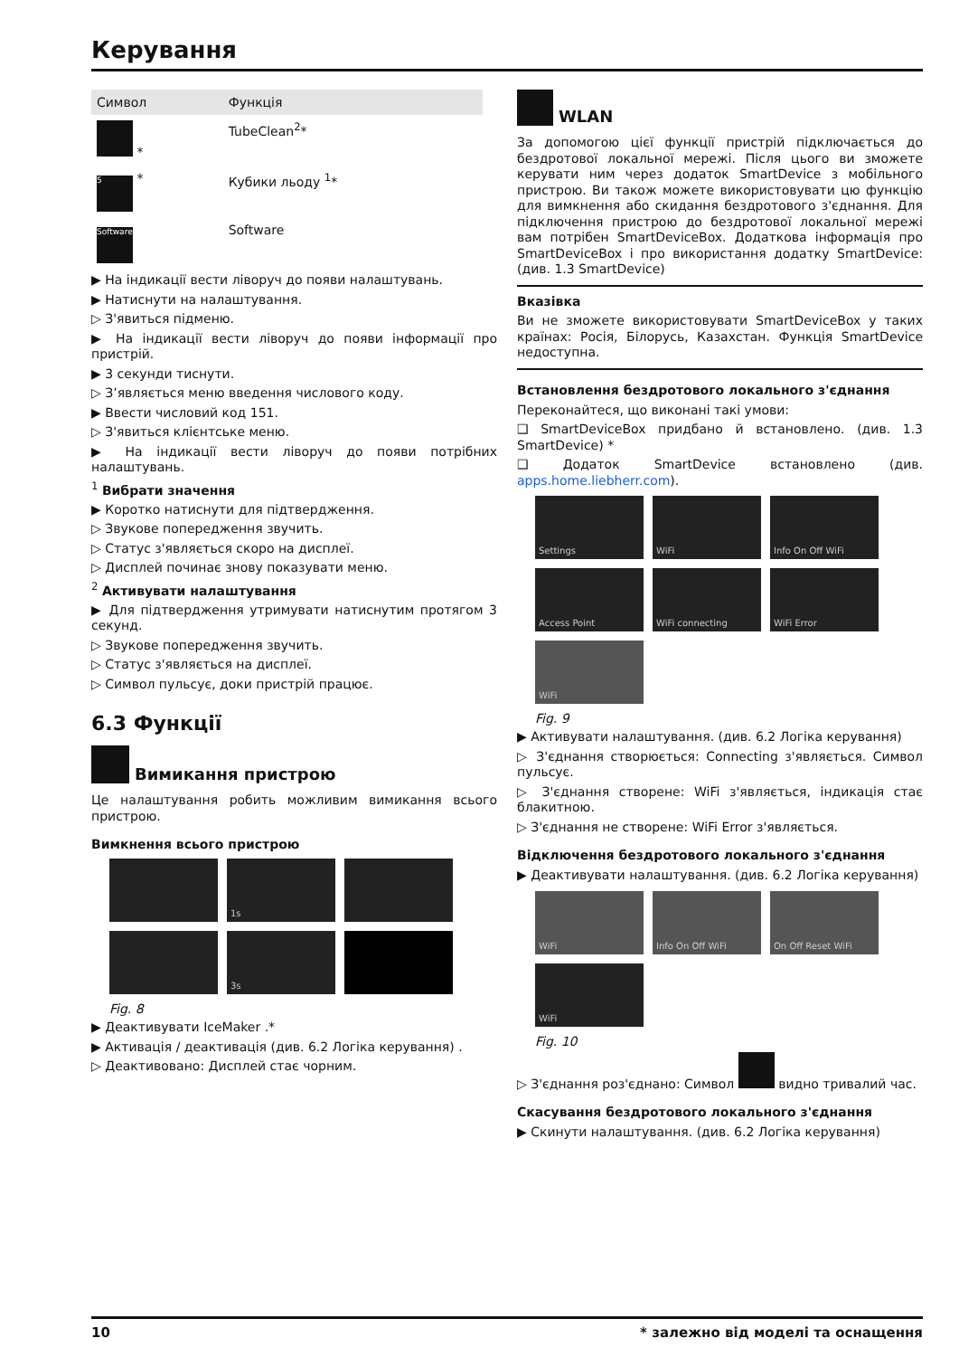Керування
| Символ | Функція |
| --- | --- |
| * | TubeClean<sup>2</sup>* |
| 5 * | Кубики льоду <sup>1</sup>* |
| Software | Software |
▶ На індикації вести ліворуч до появи налаштувань.
▶ Натиснути на налаштування.
▷ З'явиться підменю.
▶ На індикації вести ліворуч до появи інформації про пристрій.
▶ 3 секунди тиснути.
▷ З’являється меню введення числового коду.
▶ Ввести числовий код 151.
▷ З'явиться клієнтське меню.
▶ На індикації вести ліворуч до появи потрібних налаштувань.
<sup>1</sup> Вибрати значення
▶ Коротко натиснути для підтвердження.
▷ Звукове попередження звучить.
▷ Статус з'являється скоро на дисплеї.
▷ Дисплей починає знову показувати меню.
<sup>2</sup> Активувати налаштування
▶ Для підтвердження утримувати натиснутим протягом 3 секунд.
▷ Звукове попередження звучить.
▷ Статус з'являється на дисплеї.
▷ Символ пульсує, доки пристрій працює.
6.3 Функції
Вимикання пристрою
Це налаштування робить можливим вимикання всього пристрою.
Вимкнення всього пристрою
1s
3s
Fig. 8
▶ Деактивувати IceMaker .*
▶ Активація / деактивація (див. 6.2 Логіка керування) .
▷ Деактивовано: Дисплей стає чорним.
WLAN
За допомогою цієї функції пристрій підключається до бездротової локальної мережі. Після цього ви зможете керувати ним через додаток SmartDevice з мобільного пристрою. Ви також можете використовувати цю функцію для вимкнення або скидання бездротового з'єднання. Для підключення пристрою до бездротової локальної мережі вам потрібен SmartDeviceBox. Додаткова інформація про SmartDeviceBox і про використання додатку SmartDevice: (див. 1.3 SmartDevice)
Вказівка
Ви не зможете використовувати SmartDeviceBox у таких країнах: Росія, Білорусь, Казахстан. Функція SmartDevice недоступна.
Встановлення бездротового локального з'єднання
Переконайтеся, що виконані такі умови:
❑ SmartDeviceBox придбано й встановлено. (див. 1.3 SmartDevice) *
❑ Додаток SmartDevice встановлено (див. apps.home.liebherr.com).
Settings
WiFi
Info On Off WiFi
Access Point
WiFi connecting
WiFi Error
WiFi
Fig. 9
▶ Активувати налаштування. (див. 6.2 Логіка керування)
▷ З'єднання створюється: Connecting з'являється. Символ пульсує.
▷ З'єднання створене: WiFi з'являється, індикація стає блакитною.
▷ З'єднання не створене: WiFi Error з'являється.
Відключення бездротового локального з'єднання
▶ Деактивувати налаштування. (див. 6.2 Логіка керування)
WiFi
Info On Off WiFi
On Off Reset WiFi
WiFi
Fig. 10
▷ З'єднання роз'єднано: Символ видно тривалий час.
Скасування бездротового локального з'єднання
▶ Скинути налаштування. (див. 6.2 Логіка керування)
10 * залежно від моделі та оснащення